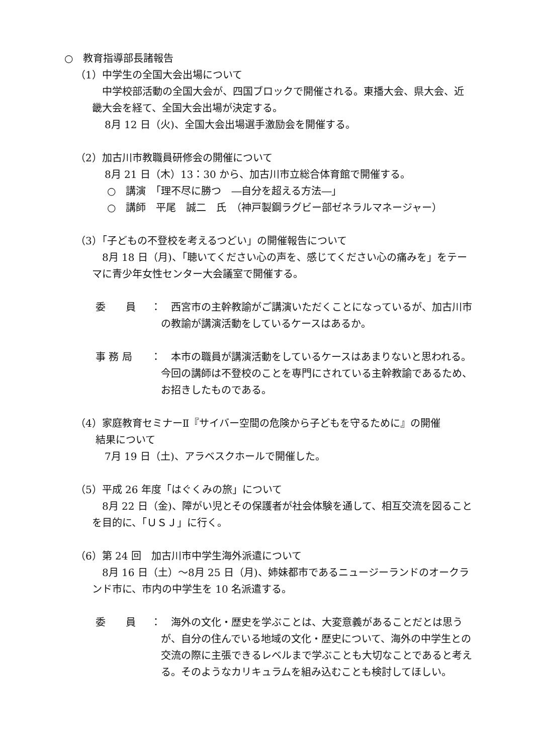○　教育指導部長諸報告
（1）中学生の全国大会出場について
中学校部活動の全国大会が、四国ブロックで開催される。東播大会、県大会、近畿大会を経て、全国大会出場が決定する。
8月 12 日（火)、全国大会出場選手激励会を開催する。
（2）加古川市教職員研修会の開催について
8月 21 日（木）13：30 から、加古川市立総合体育館で開催する。
○　講演　「理不尽に勝つ　―自分を超える方法―」
○　講師　平尾　誠二　氏　（神戸製鋼ラグビー部ゼネラルマネージャー）
（3）「子どもの不登校を考えるつどい」の開催報告について
8月 18 日（月)、「聴いてください心の声を、感じてください心の痛みを」をテーマに青少年女性センター大会議室で開催する。
委　　員 ： 西宮市の主幹教諭がご講演いただくことになっているが、加古川市の教諭が講演活動をしているケースはあるか。
事 務 局 ： 本市の職員が講演活動をしているケースはあまりないと思われる。今回の講師は不登校のことを専門にされている主幹教諭であるため、お招きしたものである。
（4）家庭教育セミナーⅡ『サイバー空間の危険から子どもを守るために』の開催
　　結果について
7月 19 日（土)、アラベスクホールで開催した。
（5）平成 26 年度「はぐくみの旅」について
8月 22 日（金)、障がい児とその保護者が社会体験を通して、相互交流を図ることを目的に、「ＵＳＪ」に行く。
（6）第 24 回　加古川市中学生海外派遣について
8月 16 日（土）～8月 25 日（月)、姉妹都市であるニュージーランドのオークランド市に、市内の中学生を 10 名派遣する。
委　　員 ： 海外の文化・歴史を学ぶことは、大変意義があることだとは思うが、自分の住んでいる地域の文化・歴史について、海外の中学生との交流の際に主張できるレベルまで学ぶことも大切なことであると考える。そのようなカリキュラムを組み込むことも検討してほしい。